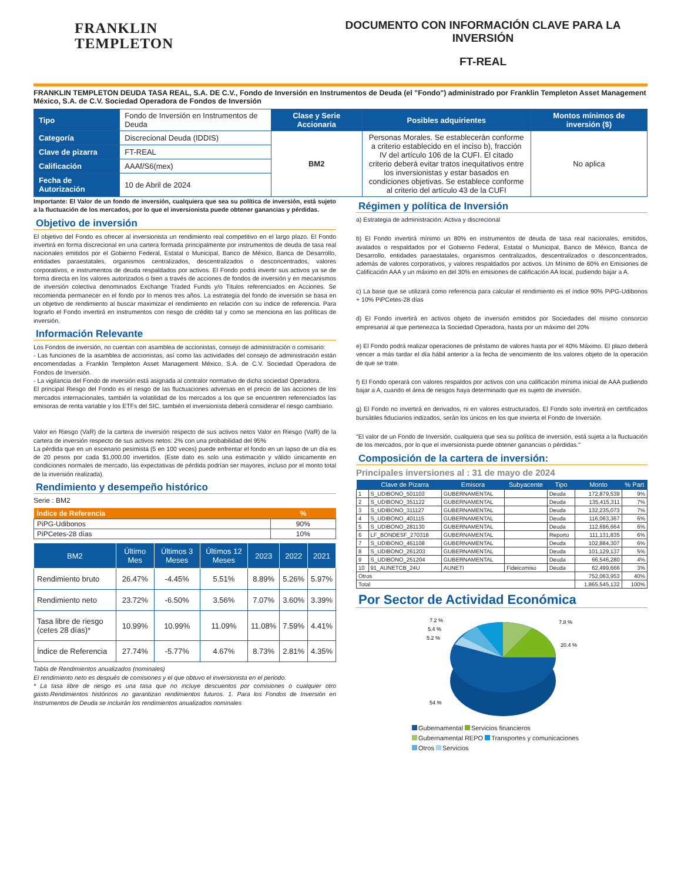FRANKLIN
TEMPLETON
DOCUMENTO CON INFORMACIÓN CLAVE PARA LA INVERSIÓN
FT-REAL
FRANKLIN TEMPLETON DEUDA TASA REAL, S.A. DE C.V., Fondo de Inversión en Instrumentos de Deuda (el "Fondo") administrado por Franklin Templeton Asset Management México, S.A. de C.V. Sociedad Operadora de Fondos de Inversión
| Tipo | Fondo de Inversión en Instrumentos de Deuda | Clase y Serie Accionaria | Posibles adquirientes | Montos mínimos de inversión ($) |
| Categoría | Discrecional Deuda (IDDIS) | BM2 | Personas Morales. Se establecerán conforme a criterio establecido en el inciso b), fracción IV del artículo 106 de la CUFI. El citado criterio deberá evitar tratos inequitativos entre los inversionistas y estar basados en condiciones objetivas. Se establece conforme al criterio del artículo 43 de la CUFI | No aplica |
| Clave de pizarra | FT-REAL | | | |
| Calificación | AAAf/S6(mex) | | | |
| Fecha de Autorización | 10 de Abril de 2024 | | | |
Importante: El Valor de un fondo de inversión, cualquiera que sea su política de inversión, está sujeto a la fluctuación de los mercados, por lo que el inversionista puede obtener ganancias y pérdidas.
Objetivo de inversión
El objetivo del Fondo es ofrecer al inversionista un rendimiento real competitivo en el largo plazo. El Fondo invertirá en forma discrecional en una cartera formada principalmente por instrumentos de deuda de tasa real nacionales emitidos por el Gobierno Federal, Estatal o Municipal, Banco de México, Banca de Desarrollo, entidades paraestatales, organismos centralizados, descentralizados o desconcentrados, valores corporativos, e instrumentos de deuda respaldados por activos. El Fondo podrá invertir sus activos ya se de forma directa en los valores autorizados o bien a través de acciones de fondos de inversión y en mecanismos de inversión colectiva denominados Exchange Traded Funds y/o Titulos referenciados en Acciones. Se recomienda permanecer en el fondo por lo menos tres años. La estrategia del fondo de inversión se basa en un objetivo de rendimiento al buscar maximizar el rendimiento en relación con su indice de referencia. Para lograrlo el Fondo invertirá en instrumentos con riesgo de crédito tal y como se menciona en las políticas de inversión.
Información Relevante
Los Fondos de inversión, no cuentan con asamblea de accionistas, consejo de administración o comisario:
- Las funciones de la asamblea de accionistas, así como las actividades del consejo de administración están encomendadas a Franklin Templeton Asset Management México, S.A. de C.V. Sociedad Operadora de Fondos de Inversión.
- La vigilancia del Fondo de inversión está asignada al contralor normativo de dicha sociedad Operadora.
El principal Riesgo del Fondo es el riesgo de las fluctuaciones adversas en el precio de las acciones de los mercados internacionales, también la volatilidad de los mercados a los que se encuentren referenciados las emisoras de renta variable y los ETFs del SIC, también el inversionista deberá considerar el riesgo cambiario.
Valor en Riesgo (VaR) de la cartera de inversión respecto de sus activos netos Valor en Riesgo (VaR) de la cartera de inversión respecto de sus activos netos: 2% con una probabilidad del 95%
La pérdida que en un escenario pesimista (5 en 100 veces) puede enfrentar el fondo en un lapso de un día es de 20 pesos por cada $1,000.00 invertidos. (Este dato es solo una estimación y válido únicamente en condiciones normales de mercado, las expectativas de pérdida podrían ser mayores, incluso por el monto total de la inversión realizada).
Rendimiento y desempeño histórico
Serie : BM2
| Índice de Referencia | % |
| --- | --- |
| PiPG-Udibonos | 90% |
| PiPCetes-28 días | 10% |
| BM2 | Último Mes | Últimos 3 Meses | Últimos 12 Meses | 2023 | 2022 | 2021 |
| --- | --- | --- | --- | --- | --- | --- |
| Rendimiento bruto | 26.47% | -4.45% | 5.51% | 8.89% | 5.26% | 5.97% |
| Rendimiento neto | 23.72% | -6.50% | 3.56% | 7.07% | 3.60% | 3.39% |
| Tasa libre de riesgo (cetes 28 días)* | 10.99% | 10.99% | 11.09% | 11.08% | 7.59% | 4.41% |
| Índice de Referencia | 27.74% | -5.77% | 4.67% | 8.73% | 2.81% | 4.35% |
Tabla de Rendimientos anualizados (nominales)
El rendimiento neto es después de comisiones y el que obtuvo el inversionista en el periodo.
* La tasa libre de riesgo es una tasa que no incluye descuentos por comisiones o cualquier otro gasto.Rendimientos históricos no garantizan rendimientos futuros. 1. Para los Fondos de Inversión en Instrumentos de Deuda se incluirán los rendimientos anualizados nominales
Régimen y política de Inversión
a) Estrategia de administración: Activa y discrecional
b) El Fondo invertirá mínimo un 80% en instrumentos de deuda de tasa real nacionales, emitidos, avalados o respaldados por el Gobierno Federal, Estatal o Municipal, Banco de México, Banca de Desarrollo, entidades paraestatales, organismos centralizados, descentralizados o desconcentrados, además de valores corporativos, y valores respaldados por activos. Un Mínimo de 60% en Emisiones de Calificación AAA y un máximo en del 30% en emisiones de calificación AA local, pudiendo bajar a A.
c) La base que se utilizará como referencia para calcular el rendimiento es el índice 90% PiPG-Udibonos + 10% PiPCetes-28 días
d) El Fondo invertirá en activos objeto de inversión emitidos por Sociedades del mismo consorcio empresarial al que pertenezca la Sociedad Operadora, hasta por un máximo del 20%
e) El Fondo podrá realizar operaciones de préstamo de valores hasta por el 40% Máximo. El plazo deberá vencer a más tardar el día hábil anterior a la fecha de vencimiento de los valores objeto de la operación de que se trate.
f) El Fondo operará con valores respaldos por activos con una calificación mínima inicial de AAA pudiendo bajar a A, cuando el área de riesgos haya determinado que es sujeto de inversión.
g) El Fondo no invertirá en derivados, ni en valores estructurados. El Fondo solo invertirá en certificados bursátiles fiduciarios indizados, serán los únicos en los que invierta el Fondo de Inversión.
"El valor de un Fondo de Inversión, cualquiera que sea su política de inversión, está sujeta a la fluctuación de los mercados, por lo que el inversionista puede obtener ganancias o pérdidas."
Composición de la cartera de inversión:
Principales inversiones al : 31 de mayo de 2024
| | Clave de Pizarra | Emisora | Subyacente | Tipo | Monto | % Part |
| --- | --- | --- | --- | --- | --- | --- |
| 1 | S_UDIBONO_501103 | GUBERNAMENTAL | | Deuda | 172,879,539 | 9% |
| 2 | S_UDIBONO_351122 | GUBERNAMENTAL | | Deuda | 135,415,311 | 7% |
| 3 | S_UDIBONO_311127 | GUBERNAMENTAL | | Deuda | 132,235,073 | 7% |
| 4 | S_UDIBONO_401115 | GUBERNAMENTAL | | Deuda | 116,063,367 | 6% |
| 5 | S_UDIBONO_281130 | GUBERNAMENTAL | | Deuda | 112,696,664 | 6% |
| 6 | LF_BONDESF_270318 | GUBERNAMENTAL | | Reporto | 111,131,835 | 6% |
| 7 | S_UDIBONO_461108 | GUBERNAMENTAL | | Deuda | 102,884,307 | 6% |
| 8 | S_UDIBONO_261203 | GUBERNAMENTAL | | Deuda | 101,129,137 | 5% |
| 9 | S_UDIBONO_251204 | GUBERNAMENTAL | | Deuda | 66,546,280 | 4% |
| 10 | 91_AUNETCB_24U | AUNETI | Fideicomiso | Deuda | 62,499,666 | 3% |
| Otros | | | | | 752,063,953 | 40% |
| Total | | | | | 1,865,545,132 | 100% |
Por Sector de Actividad Económica
7.2 %
5.4 %
5.2 %
7.8 %
20.4 %
54 %
Gubernamental Servicios financieros
Gubernamental REPO Transportes y comunicaciones
Otros Servicios